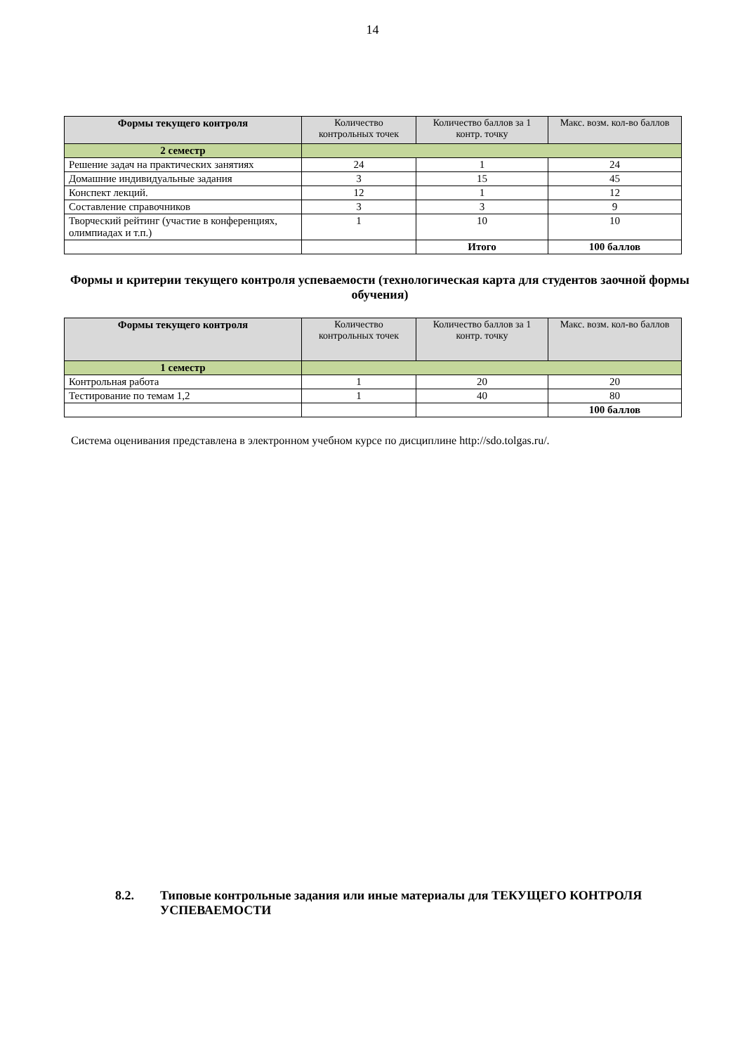14
| Формы текущего контроля | Количество контрольных точек | Количество баллов за 1 контр. точку | Макс. возм. кол-во баллов |
| --- | --- | --- | --- |
| 2 семестр | | | |
| Решение задач на практических занятиях | 24 | 1 | 24 |
| Домашние индивидуальные задания | 3 | 15 | 45 |
| Конспект лекций. | 12 | 1 | 12 |
| Составление справочников | 3 | 3 | 9 |
| Творческий рейтинг (участие в конференциях, олимпиадах и т.п.) | 1 | 10 | 10 |
| | | Итого | 100 баллов |
Формы и критерии текущего контроля успеваемости (технологическая карта для студентов заочной формы обучения)
| Формы текущего контроля | Количество контрольных точек | Количество баллов за 1 контр. точку | Макс. возм. кол-во баллов |
| --- | --- | --- | --- |
| 1 семестр | | | |
| Контрольная работа | 1 | 20 | 20 |
| Тестирование по темам 1,2 | 1 | 40 | 80 |
| | | | 100 баллов |
Система оценивания представлена в электронном учебном курсе по дисциплине http://sdo.tolgas.ru/.
8.2. Типовые контрольные задания или иные материалы для ТЕКУЩЕГО КОНТРОЛЯ УСПЕВАЕМОСТИ